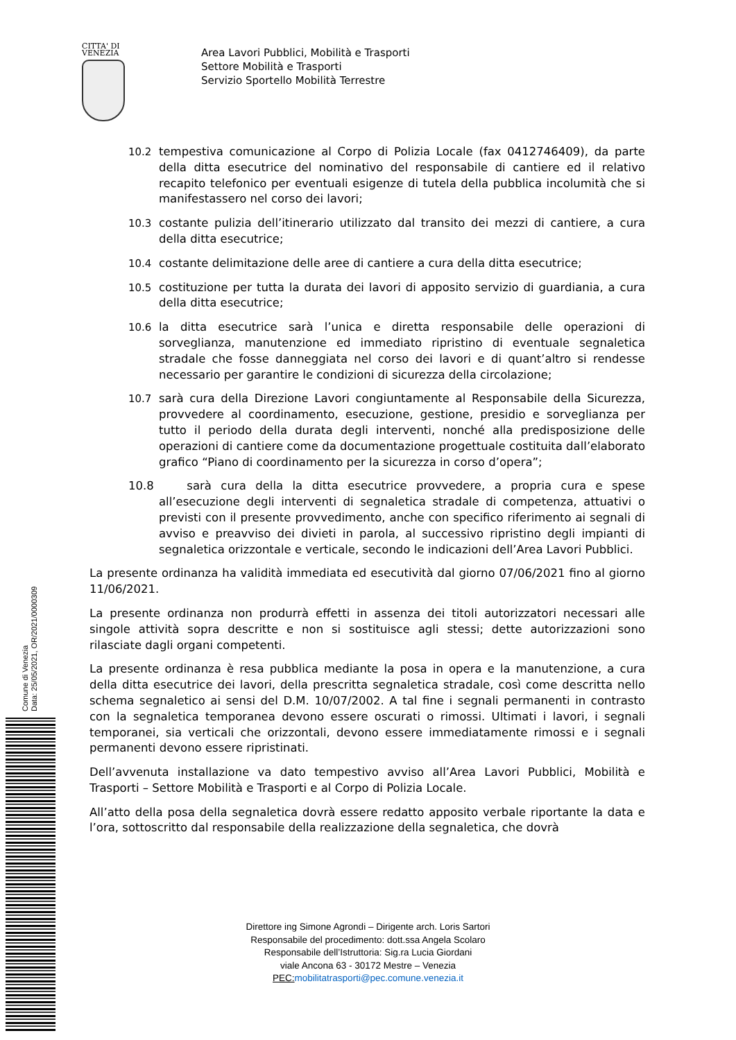CITTA' DI
VENEZIA
Area Lavori Pubblici, Mobilità e Trasporti
Settore Mobilità e Trasporti
Servizio Sportello Mobilità Terrestre
10.2 tempestiva comunicazione al Corpo di Polizia Locale (fax 0412746409), da parte della ditta esecutrice del nominativo del responsabile di cantiere ed il relativo recapito telefonico per eventuali esigenze di tutela della pubblica incolumità che si manifestassero nel corso dei lavori;
10.3 costante pulizia dell’itinerario utilizzato dal transito dei mezzi di cantiere, a cura della ditta esecutrice;
10.4 costante delimitazione delle aree di cantiere a cura della ditta esecutrice;
10.5 costituzione per tutta la durata dei lavori di apposito servizio di guardiania, a cura della ditta esecutrice;
10.6 la ditta esecutrice sarà l’unica e diretta responsabile delle operazioni di sorveglianza, manutenzione ed immediato ripristino di eventuale segnaletica stradale che fosse danneggiata nel corso dei lavori e di quant’altro si rendesse necessario per garantire le condizioni di sicurezza della circolazione;
10.7 sarà cura della Direzione Lavori congiuntamente al Responsabile della Sicurezza, provvedere al coordinamento, esecuzione, gestione, presidio e sorveglianza per tutto il periodo della durata degli interventi, nonché alla predisposizione delle operazioni di cantiere come da documentazione progettuale costituita dall’elaborato grafico “Piano di coordinamento per la sicurezza in corso d’opera”;
10.8 sarà cura della la ditta esecutrice provvedere, a propria cura e spese all’esecuzione degli interventi di segnaletica stradale di competenza, attuativi o previsti con il presente provvedimento, anche con specifico riferimento ai segnali di avviso e preavviso dei divieti in parola, al successivo ripristino degli impianti di segnaletica orizzontale e verticale, secondo le indicazioni dell’Area Lavori Pubblici.
La presente ordinanza ha validità immediata ed esecutività dal giorno 07/06/2021 fino al giorno 11/06/2021.
La presente ordinanza non produrrà effetti in assenza dei titoli autorizzatori necessari alle singole attività sopra descritte e non si sostituisce agli stessi; dette autorizzazioni sono rilasciate dagli organi competenti.
La presente ordinanza è resa pubblica mediante la posa in opera e la manutenzione, a cura della ditta esecutrice dei lavori, della prescritta segnaletica stradale, così come descritta nello schema segnaletico ai sensi del D.M. 10/07/2002. A tal fine i segnali permanenti in contrasto con la segnaletica temporanea devono essere oscurati o rimossi. Ultimati i lavori, i segnali temporanei, sia verticali che orizzontali, devono essere immediatamente rimossi e i segnali permanenti devono essere ripristinati.
Dell’avvenuta installazione va dato tempestivo avviso all’Area Lavori Pubblici, Mobilità e Trasporti – Settore Mobilità e Trasporti e al Corpo di Polizia Locale.
All’atto della posa della segnaletica dovrà essere redatto apposito verbale riportante la data e l’ora, sottoscritto dal responsabile della realizzazione della segnaletica, che dovrà
Comune di Venezia
Data: 25/05/2021, OR/2021/0000309
Direttore ing Simone Agrondi – Dirigente arch. Loris Sartori
Responsabile del procedimento: dott.ssa Angela Scolaro
Responsabile dell’Istruttoria: Sig.ra Lucia Giordani
viale Ancona 63 - 30172 Mestre – Venezia
PEC: mobilitatrasporti@pec.comune.venezia.it